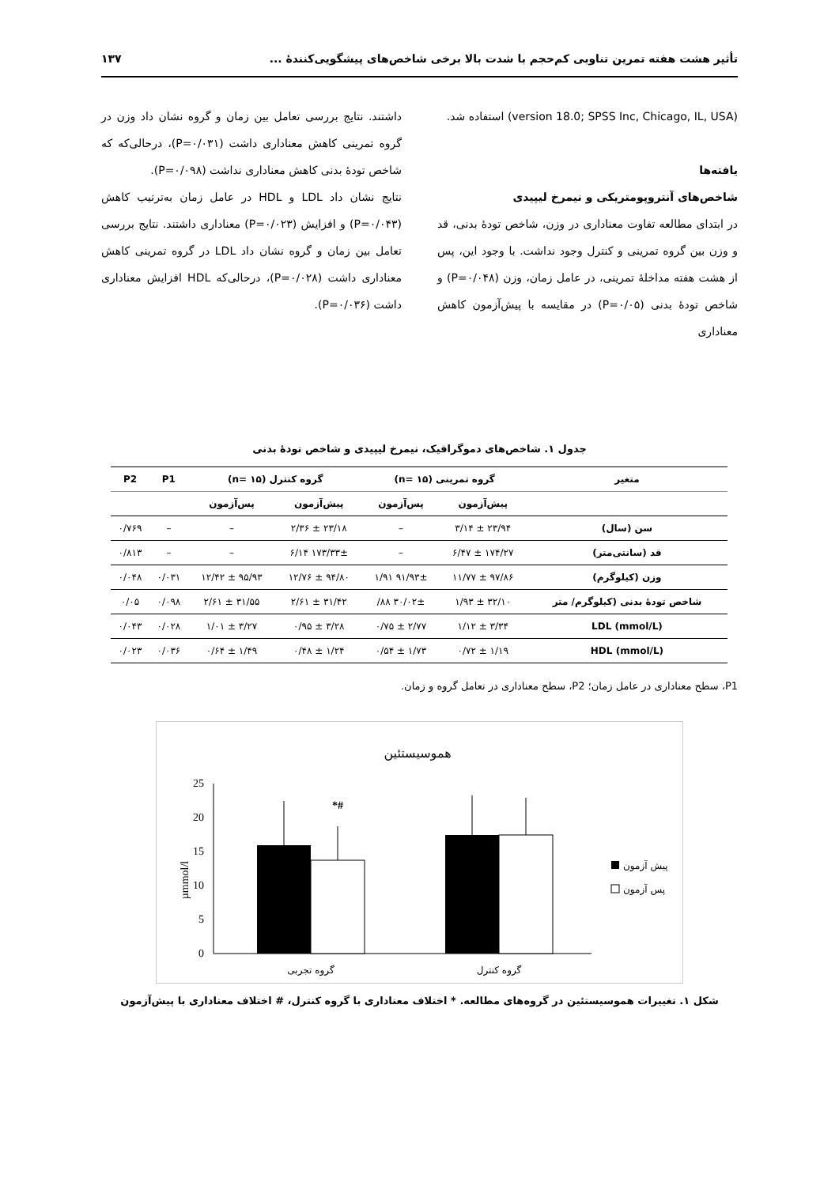تأثیر هشت هفته تمرین تناوبی کم‌حجم با شدت بالا برخی شاخص‌های پیشگویی‌کنندهٔ ... ۱۳۷
(version 18.0; SPSS Inc, Chicago, IL, USA) استفاده شد.
یافته‌ها
شاخص‌های آنتروپومتریکی و نیمرخ لیپیدی
در ابتدای مطالعه تفاوت معناداری در وزن، شاخص تودهٔ بدنی، قد و وزن بین گروه تمرینی و کنترل وجود نداشت. با وجود این، پس از هشت هفته مداخلهٔ تمرینی، در عامل زمان، وزن (P=۰/۰۴۸) و شاخص تودهٔ بدنی (P=۰/۰۵) در مقایسه با پیش‌آزمون کاهش معناداری
داشتند. نتایج بررسی تعامل بین زمان و گروه نشان داد وزن در گروه تمرینی کاهش معناداری داشت (P=۰/۰۳۱)، درحالی‌که که شاخص تودهٔ بدنی کاهش معناداری نداشت (P=۰/۰۹۸).
نتایج نشان داد LDL و HDL در عامل زمان به‌ترتیب کاهش (P=۰/۰۴۳) و افزایش (P=۰/۰۲۳) معناداری داشتند. نتایج بررسی تعامل بین زمان و گروه نشان داد LDL در گروه تمرینی کاهش معناداری داشت (P=۰/۰۲۸)، درحالی‌که HDL افزایش معناداری داشت (P=۰/۰۳۶).
جدول ۱. شاخص‌های دموگرافیک، نیمرخ لیپیدی و شاخص تودهٔ بدنی
| متغیر | گروه تمرینی (n= ۱۵) | | گروه کنترل (n= ۱۵) | | P1 | P2 |
| --- | --- | --- | --- | --- | --- | --- |
| | پیش‌آزمون | پس‌آزمون | پیش‌آزمون | پس‌آزمون | | |
| سن (سال) | ۲۳/۹۴ ± ۳/۱۴ | – | ۲۳/۱۸ ± ۲/۳۶ | – | – | ۰/۷۶۹ |
| قد (سانتی‌متر) | ۱۷۴/۲۷ ± ۶/۴۷ | – | ۱۷۳/۳۳± ۶/۱۴ | – | – | ۰/۸۱۳ |
| وزن (کیلوگرم) | ۹۷/۸۶ ± ۱۱/۷۷ | ۹۱/۹۳± ۱/۹۱ | ۹۴/۸۰ ± ۱۲/۷۶ | ۹۵/۹۳ ± ۱۲/۴۲ | ۰/۰۳۱ | ۰/۰۴۸ |
| شاخص تودهٔ بدنی (کیلوگرم/ متر | ۳۲/۱۰ ± ۱/۹۳ | ۳۰/۰۲± ۸۸/ | ۳۱/۴۲ ± ۲/۶۱ | ۳۱/۵۵ ± ۲/۶۱ | ۰/۰۹۸ | ۰/۰۵ |
| LDL (mmol/L) | ۳/۳۴ ± ۱/۱۲ | ۲/۷۷ ± ۰/۷۵ | ۳/۲۸ ± ۰/۹۵ | ۳/۲۷ ± ۱/۰۱ | ۰/۰۲۸ | ۰/۰۴۳ |
| HDL (mmol/L) | ۱/۱۹ ± ۰/۷۲ | ۱/۷۳ ± ۰/۵۴ | ۱/۲۴ ± ۰/۴۸ | ۱/۴۹ ± ۰/۶۴ | ۰/۰۳۶ | ۰/۰۲۳ |
P1، سطح معناداری در عامل زمان؛ P2، سطح معناداری در تعامل گروه و زمان.
هموسیستئین
0
5
10
15
20
25
µmmol/l
*#
گروه تجربی
گروه کنترل
پیش آزمون
پس آزمون
شکل ۱. تغییرات هموسیستئین در گروه‌های مطالعه. * اختلاف معناداری با گروه کنترل، # اختلاف معناداری با پیش‌آزمون